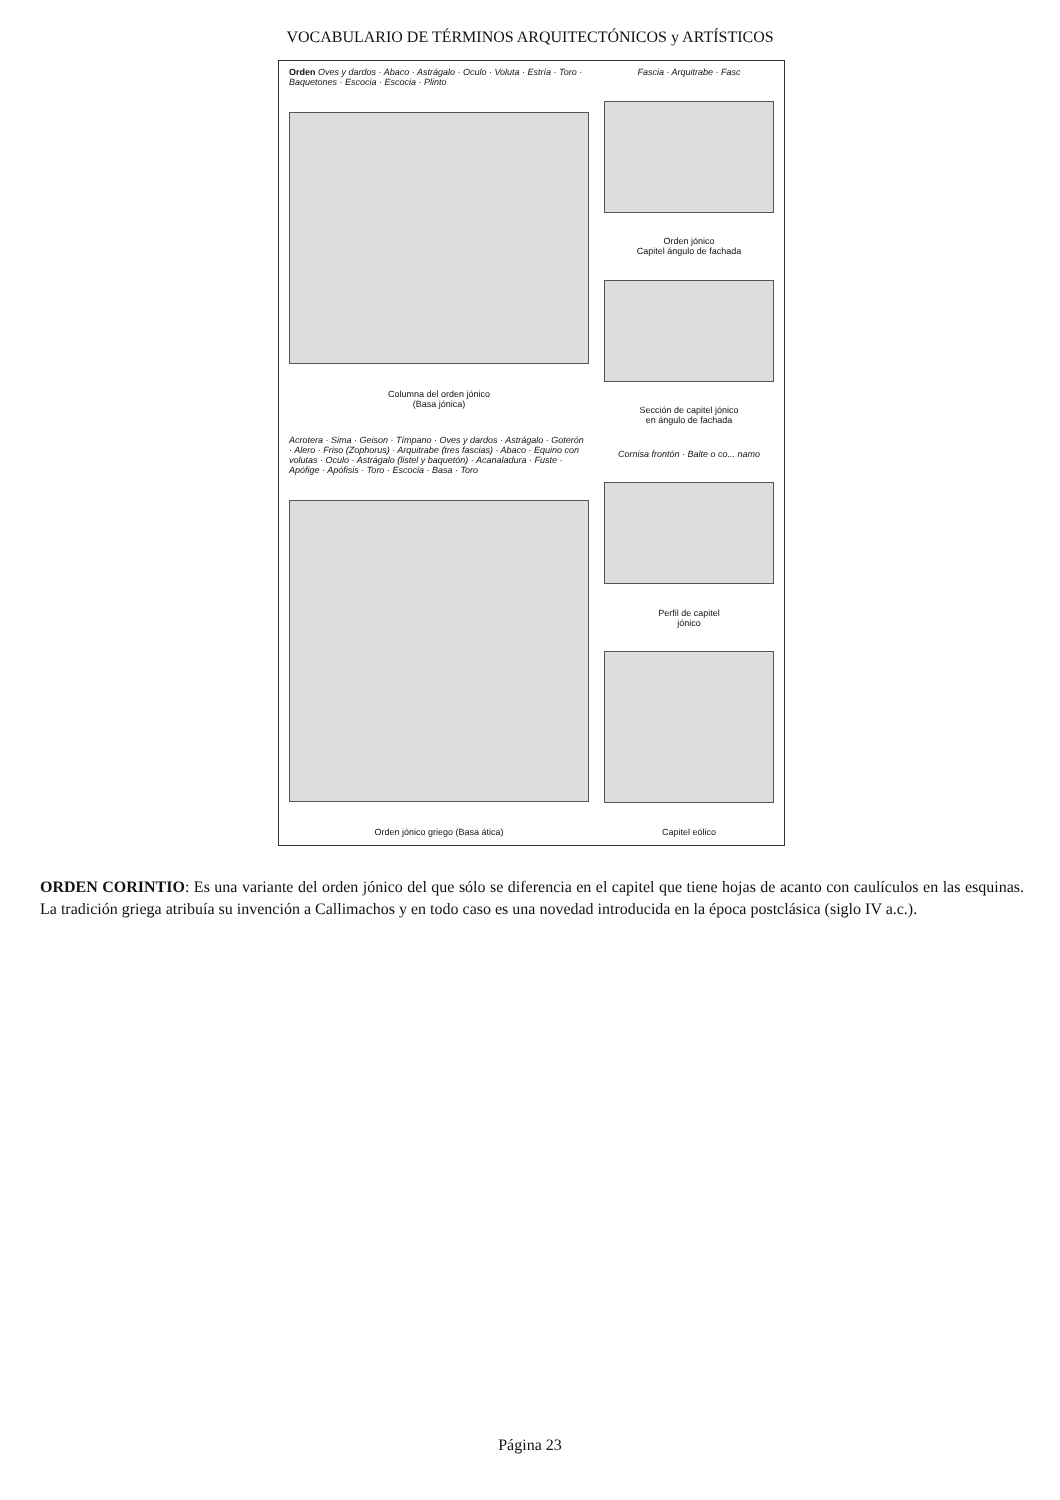VOCABULARIO DE TÉRMINOS ARQUITECTÓNICOS y ARTÍSTICOS
Orden Oves y dardos · Abaco · Astrágalo · Oculo · Voluta · Estría · Toro · Baquetones · Escocia · Escocia · Plinto
Columna del orden jónico
(Basa jónica)
Acrotera · Sima · Geison · Tímpano · Oves y dardos · Astrágalo · Goterón · Alero · Friso (Zophorus) · Arquitrabe (tres fascias) · Abaco · Equino con volutas · Oculo · Astrágalo (listel y baquetón) · Acanaladura · Fuste · Apófige · Apófisis · Toro · Escocia · Basa · Toro
Orden jónico griego (Basa ática)
Fascia · Arquitrabe · Fasc
Orden jónico
Capitel ángulo de fachada
Sección de capitel jónico
en ángulo de fachada
Cornisa frontón · Balte o co... namo
Perfil de capitel
jónico
Capitel eólico
ORDEN CORINTIO: Es una variante del orden jónico del que sólo se diferencia en el capitel que tiene hojas de acanto con caulículos en las esquinas. La tradición griega atribuía su invención a Callimachos y en todo caso es una novedad introducida en la época postclásica (siglo IV a.c.).
Página 23